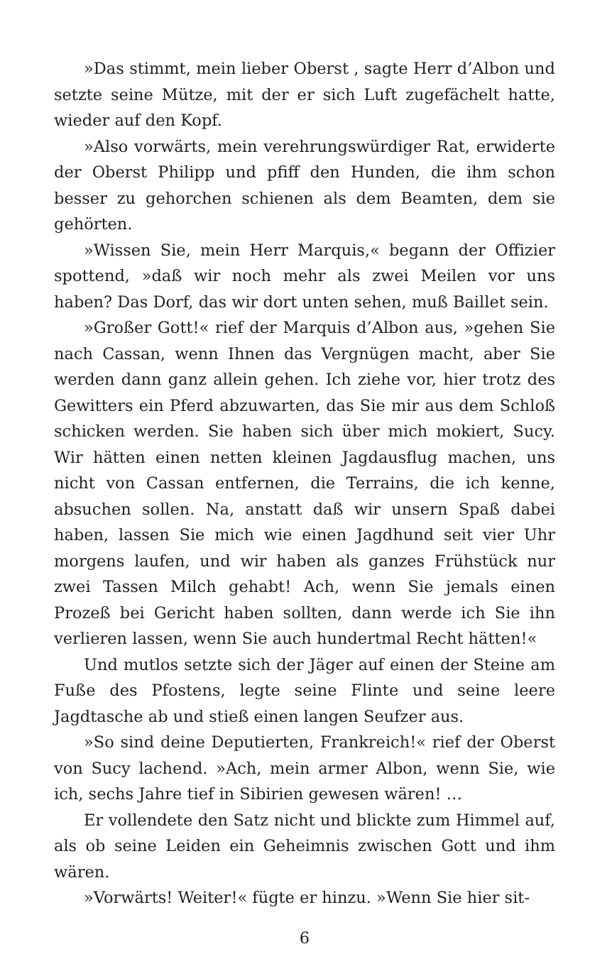»Das stimmt, mein lieber Oberst , sagte Herr d’Albon und setzte seine Mütze, mit der er sich Luft zugefächelt hatte, wieder auf den Kopf.
»Also vorwärts, mein verehrungswürdiger Rat, erwiderte der Oberst Philipp und pfiff den Hunden, die ihm schon besser zu gehorchen schienen als dem Beamten, dem sie gehörten.
»Wissen Sie, mein Herr Marquis,« begann der Offizier spottend, »daß wir noch mehr als zwei Meilen vor uns haben? Das Dorf, das wir dort unten sehen, muß Baillet sein.
»Großer Gott!« rief der Marquis d’Albon aus, »gehen Sie nach Cassan, wenn Ihnen das Vergnügen macht, aber Sie werden dann ganz allein gehen. Ich ziehe vor, hier trotz des Gewitters ein Pferd abzuwarten, das Sie mir aus dem Schloß schicken werden. Sie haben sich über mich mokiert, Sucy. Wir hätten einen netten kleinen Jagdausflug machen, uns nicht von Cassan entfernen, die Terrains, die ich kenne, absuchen sollen. Na, anstatt daß wir unsern Spaß dabei haben, lassen Sie mich wie einen Jagdhund seit vier Uhr morgens laufen, und wir haben als ganzes Frühstück nur zwei Tassen Milch gehabt! Ach, wenn Sie jemals einen Prozeß bei Gericht haben sollten, dann werde ich Sie ihn verlieren lassen, wenn Sie auch hundertmal Recht hätten!«
Und mutlos setzte sich der Jäger auf einen der Steine am Fuße des Pfostens, legte seine Flinte und seine leere Jagdtasche ab und stieß einen langen Seufzer aus.
»So sind deine Deputierten, Frankreich!« rief der Oberst von Sucy lachend. »Ach, mein armer Albon, wenn Sie, wie ich, sechs Jahre tief in Sibirien gewesen wären! …
Er vollendete den Satz nicht und blickte zum Himmel auf, als ob seine Leiden ein Geheimnis zwischen Gott und ihm wären.
»Vorwärts! Weiter!« fügte er hinzu. »Wenn Sie hier sit-
6